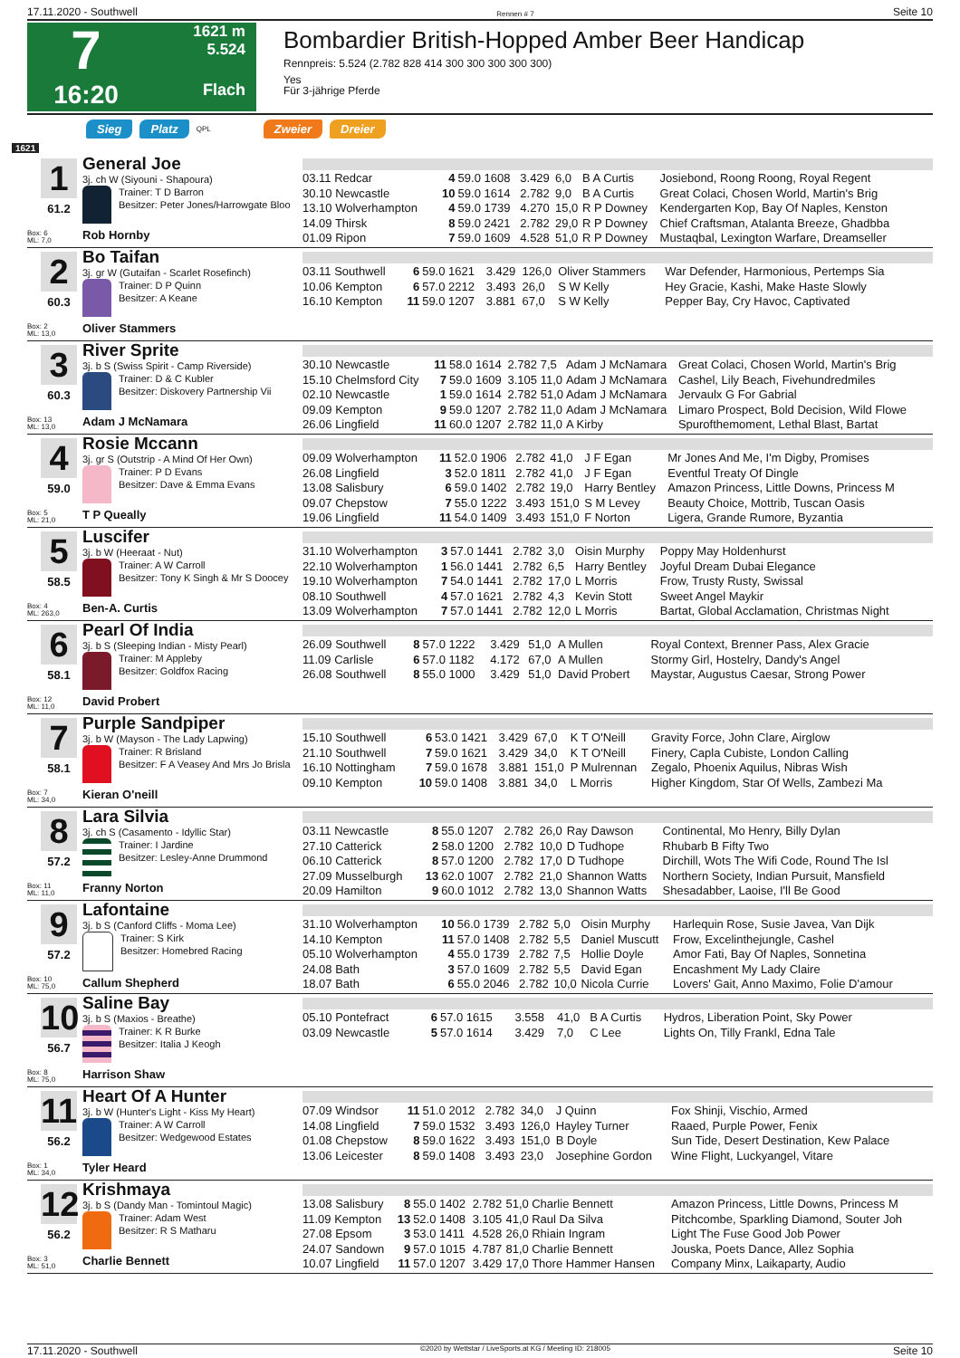17.11.2020 - Southwell Rennen # 7 Seite 10
7
1621 m
5.524
16:20
Flach
Bombardier British-Hopped Amber Beer Handicap
Rennpreis: 5.524 (2.782 828 414 300 300 300 300 300)
Yes
Für 3-jährige Pferde
Sieg Platz QPL Zweier Dreier
1621
1
61.2
Box: 6
ML: 7,0
General Joe
3j. ch W (Siyouni - Shapoura)
Trainer: T D Barron
Besitzer: Peter Jones/Harrowgate Bloo
Rob Hornby
| 03.11 Redcar | 4 | 59.0 1608 | 3.429 | 6,0 | B A Curtis | Josiebond, Roong Roong, Royal Regent |
| 30.10 Newcastle | 10 | 59.0 1614 | 2.782 | 9,0 | B A Curtis | Great Colaci, Chosen World, Martin's Brig |
| 13.10 Wolverhampton | 4 | 59.0 1739 | 4.270 | 15,0 | R P Downey | Kendergarten Kop, Bay Of Naples, Kenston |
| 14.09 Thirsk | 8 | 59.0 2421 | 2.782 | 29,0 | R P Downey | Chief Craftsman, Atalanta Breeze, Ghadbba |
| 01.09 Ripon | 7 | 59.0 1609 | 4.528 | 51,0 | R P Downey | Mustaqbal, Lexington Warfare, Dreamseller |
2
60.3
Box: 2
ML: 13,0
Bo Taifan
3j. gr W (Gutaifan - Scarlet Rosefinch)
Trainer: D P Quinn
Besitzer: A Keane
Oliver Stammers
| 03.11 Southwell | 6 | 59.0 1621 | 3.429 | 126,0 | Oliver Stammers | War Defender, Harmonious, Pertemps Sia |
| 10.06 Kempton | 6 | 57.0 2212 | 3.493 | 26,0 | S W Kelly | Hey Gracie, Kashi, Make Haste Slowly |
| 16.10 Kempton | 11 | 59.0 1207 | 3.881 | 67,0 | S W Kelly | Pepper Bay, Cry Havoc, Captivated |
3
60.3
Box: 13
ML: 13,0
River Sprite
3j. b S (Swiss Spirit - Camp Riverside)
Trainer: D & C Kubler
Besitzer: Diskovery Partnership Vii
Adam J McNamara
| 30.10 Newcastle | 11 | 58.0 1614 | 2.782 | 7,5 | Adam J McNamara | Great Colaci, Chosen World, Martin's Brig |
| 15.10 Chelmsford City | 7 | 59.0 1609 | 3.105 | 11,0 | Adam J McNamara | Cashel, Lily Beach, Fivehundredmiles |
| 02.10 Newcastle | 1 | 59.0 1614 | 2.782 | 51,0 | Adam J McNamara | Jervaulx G For Gabrial |
| 09.09 Kempton | 9 | 59.0 1207 | 2.782 | 11,0 | Adam J McNamara | Limaro Prospect, Bold Decision, Wild Flowe |
| 26.06 Lingfield | 11 | 60.0 1207 | 2.782 | 11,0 | A Kirby | Spurofthemoment, Lethal Blast, Bartat |
4
59.0
Box: 5
ML: 21,0
Rosie Mccann
3j. gr S (Outstrip - A Mind Of Her Own)
Trainer: P D Evans
Besitzer: Dave & Emma Evans
T P Queally
| 09.09 Wolverhampton | 11 | 52.0 1906 | 2.782 | 41,0 | J F Egan | Mr Jones And Me, I'm Digby, Promises |
| 26.08 Lingfield | 3 | 52.0 1811 | 2.782 | 41,0 | J F Egan | Eventful Treaty Of Dingle |
| 13.08 Salisbury | 6 | 59.0 1402 | 2.782 | 19,0 | Harry Bentley | Amazon Princess, Little Downs, Princess M |
| 09.07 Chepstow | 7 | 55.0 1222 | 3.493 | 151,0 | S M Levey | Beauty Choice, Mottrib, Tuscan Oasis |
| 19.06 Lingfield | 11 | 54.0 1409 | 3.493 | 151,0 | F Norton | Ligera, Grande Rumore, Byzantia |
5
58.5
Box: 4
ML: 263,0
Luscifer
3j. b W (Heeraat - Nut)
Trainer: A W Carroll
Besitzer: Tony K Singh & Mr S Doocey
Ben-A. Curtis
| 31.10 Wolverhampton | 3 | 57.0 1441 | 2.782 | 3,0 | Oisin Murphy | Poppy May Holdenhurst |
| 22.10 Wolverhampton | 1 | 56.0 1441 | 2.782 | 6,5 | Harry Bentley | Joyful Dream Dubai Elegance |
| 19.10 Wolverhampton | 7 | 54.0 1441 | 2.782 | 17,0 | L Morris | Frow, Trusty Rusty, Swissal |
| 08.10 Southwell | 4 | 57.0 1621 | 2.782 | 4,3 | Kevin Stott | Sweet Angel Maykir |
| 13.09 Wolverhampton | 7 | 57.0 1441 | 2.782 | 12,0 | L Morris | Bartat, Global Acclamation, Christmas Night |
6
58.1
Box: 12
ML: 11,0
Pearl Of India
3j. b S (Sleeping Indian - Misty Pearl)
Trainer: M Appleby
Besitzer: Goldfox Racing
David Probert
| 26.09 Southwell | 8 | 57.0 1222 | 3.429 | 51,0 | A Mullen | Royal Context, Brenner Pass, Alex Gracie |
| 11.09 Carlisle | 6 | 57.0 1182 | 4.172 | 67,0 | A Mullen | Stormy Girl, Hostelry, Dandy's Angel |
| 26.08 Southwell | 8 | 55.0 1000 | 3.429 | 51,0 | David Probert | Maystar, Augustus Caesar, Strong Power |
7
58.1
Box: 7
ML: 34,0
Purple Sandpiper
3j. b W (Mayson - The Lady Lapwing)
Trainer: R Brisland
Besitzer: F A Veasey And Mrs Jo Brisla
Kieran O'neill
| 15.10 Southwell | 6 | 53.0 1421 | 3.429 | 67,0 | K T O'Neill | Gravity Force, John Clare, Airglow |
| 21.10 Southwell | 7 | 59.0 1621 | 3.429 | 34,0 | K T O'Neill | Finery, Capla Cubiste, London Calling |
| 16.10 Nottingham | 7 | 59.0 1678 | 3.881 | 151,0 | P Mulrennan | Zegalo, Phoenix Aquilus, Nibras Wish |
| 09.10 Kempton | 10 | 59.0 1408 | 3.881 | 34,0 | L Morris | Higher Kingdom, Star Of Wells, Zambezi Ma |
8
57.2
Box: 11
ML: 11,0
Lara Silvia
3j. ch S (Casamento - Idyllic Star)
Trainer: I Jardine
Besitzer: Lesley-Anne Drummond
Franny Norton
| 03.11 Newcastle | 8 | 55.0 1207 | 2.782 | 26,0 | Ray Dawson | Continental, Mo Henry, Billy Dylan |
| 27.10 Catterick | 2 | 58.0 1200 | 2.782 | 10,0 | D Tudhope | Rhubarb B Fifty Two |
| 06.10 Catterick | 8 | 57.0 1200 | 2.782 | 17,0 | D Tudhope | Dirchill, Wots The Wifi Code, Round The Isl |
| 27.09 Musselburgh | 13 | 62.0 1007 | 2.782 | 21,0 | Shannon Watts | Northern Society, Indian Pursuit, Mansfield |
| 20.09 Hamilton | 9 | 60.0 1012 | 2.782 | 13,0 | Shannon Watts | Shesadabber, Laoise, I'll Be Good |
9
57.2
Box: 10
ML: 75,0
Lafontaine
3j. b S (Canford Cliffs - Moma Lee)
Trainer: S Kirk
Besitzer: Homebred Racing
Callum Shepherd
| 31.10 Wolverhampton | 10 | 56.0 1739 | 2.782 | 5,0 | Oisin Murphy | Harlequin Rose, Susie Javea, Van Dijk |
| 14.10 Kempton | 11 | 57.0 1408 | 2.782 | 5,5 | Daniel Muscutt | Frow, Excelinthejungle, Cashel |
| 05.10 Wolverhampton | 4 | 55.0 1739 | 2.782 | 7,5 | Hollie Doyle | Amor Fati, Bay Of Naples, Sonnetina |
| 24.08 Bath | 3 | 57.0 1609 | 2.782 | 5,5 | David Egan | Encashment My Lady Claire |
| 18.07 Bath | 6 | 55.0 2046 | 2.782 | 10,0 | Nicola Currie | Lovers' Gait, Anno Maximo, Folie D'amour |
10
56.7
Box: 8
ML: 75,0
Saline Bay
3j. b S (Maxios - Breathe)
Trainer: K R Burke
Besitzer: Italia J Keogh
Harrison Shaw
| 05.10 Pontefract | 6 | 57.0 1615 | 3.558 | 41,0 | B A Curtis | Hydros, Liberation Point, Sky Power |
| 03.09 Newcastle | 5 | 57.0 1614 | 3.429 | 7,0 | C Lee | Lights On, Tilly Frankl, Edna Tale |
11
56.2
Box: 1
ML: 34,0
Heart Of A Hunter
3j. b W (Hunter's Light - Kiss My Heart)
Trainer: A W Carroll
Besitzer: Wedgewood Estates
Tyler Heard
| 07.09 Windsor | 11 | 51.0 2012 | 2.782 | 34,0 | J Quinn | Fox Shinji, Vischio, Armed |
| 14.08 Lingfield | 7 | 59.0 1532 | 3.493 | 126,0 | Hayley Turner | Raaed, Purple Power, Fenix |
| 01.08 Chepstow | 8 | 59.0 1622 | 3.493 | 151,0 | B Doyle | Sun Tide, Desert Destination, Kew Palace |
| 13.06 Leicester | 8 | 59.0 1408 | 3.493 | 23,0 | Josephine Gordon | Wine Flight, Luckyangel, Vitare |
12
56.2
Box: 3
ML: 51,0
Krishmaya
3j. b S (Dandy Man - Tomintoul Magic)
Trainer: Adam West
Besitzer: R S Matharu
Charlie Bennett
| 13.08 Salisbury | 8 | 55.0 1402 | 2.782 | 51,0 | Charlie Bennett | Amazon Princess, Little Downs, Princess M |
| 11.09 Kempton | 13 | 52.0 1408 | 3.105 | 41,0 | Raul Da Silva | Pitchcombe, Sparkling Diamond, Souter Joh |
| 27.08 Epsom | 3 | 53.0 1411 | 4.528 | 26,0 | Rhiain Ingram | Light The Fuse Good Job Power |
| 24.07 Sandown | 9 | 57.0 1015 | 4.787 | 81,0 | Charlie Bennett | Jouska, Poets Dance, Allez Sophia |
| 10.07 Lingfield | 11 | 57.0 1207 | 3.429 | 17,0 | Thore Hammer Hansen | Company Minx, Laikaparty, Audio |
17.11.2020 - Southwell ©2020 by Wettstar / LiveSports.at KG / Meeting ID: 218005 Seite 10